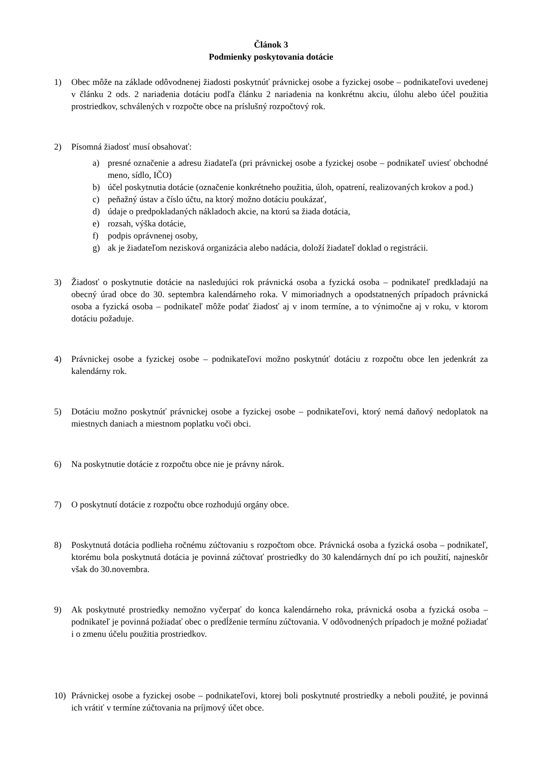Článok 3
Podmienky poskytovania dotácie
1) Obec môže na základe odôvodnenej žiadosti poskytnúť právnickej osobe a fyzickej osobe – podnikateľovi uvedenej v článku 2 ods. 2 nariadenia dotáciu podľa článku 2 nariadenia na konkrétnu akciu, úlohu alebo účel použitia prostriedkov, schválených v rozpočte obce na príslušný rozpočtový rok.
2) Písomná žiadosť musí obsahovať:
a) presné označenie a adresu žiadateľa (pri právnickej osobe a fyzickej osobe – podnikateľ uviesť obchodné meno, sídlo, IČO)
b) účel poskytnutia dotácie (označenie konkrétneho použitia, úloh, opatrení, realizovaných krokov a pod.)
c) peňažný ústav a číslo účtu, na ktorý možno dotáciu poukázať,
d) údaje o predpokladaných nákladoch akcie, na ktorú sa žiada dotácia,
e) rozsah, výška dotácie,
f) podpis oprávnenej osoby,
g) ak je žiadateľom nezisková organizácia alebo nadácia, doloží žiadateľ doklad o registrácii.
3) Žiadosť o poskytnutie dotácie na nasledujúci rok právnická osoba a fyzická osoba – podnikateľ predkladajú na obecný úrad obce do 30. septembra kalendárneho roka. V mimoriadnych a opodstatnených prípadoch právnická osoba a fyzická osoba – podnikateľ môže podať žiadosť aj v inom termíne, a to výnimočne aj v roku, v ktorom dotáciu požaduje.
4) Právnickej osobe a fyzickej osobe – podnikateľovi možno poskytnúť dotáciu z rozpočtu obce len jedenkrát za kalendárny rok.
5) Dotáciu možno poskytnúť právnickej osobe a fyzickej osobe – podnikateľovi, ktorý nemá daňový nedoplatok na miestnych daniach a miestnom poplatku voči obci.
6) Na poskytnutie dotácie z rozpočtu obce nie je právny nárok.
7) O poskytnutí dotácie z rozpočtu obce rozhodujú orgány obce.
8) Poskytnutá dotácia podlieha ročnému zúčtovaniu s rozpočtom obce. Právnická osoba a fyzická osoba – podnikateľ, ktorému bola poskytnutá dotácia je povinná zúčtovať prostriedky do 30 kalendárnych dní po ich použití, najneskôr však do 30.novembra.
9) Ak poskytnuté prostriedky nemožno vyčerpať do konca kalendárneho roka, právnická osoba a fyzická osoba – podnikateľ je povinná požiadať obec o predĺženie termínu zúčtovania. V odôvodnených prípadoch je možné požiadať i o zmenu účelu použitia prostriedkov.
10) Právnickej osobe a fyzickej osobe – podnikateľovi, ktorej boli poskytnuté prostriedky a neboli použité, je povinná ich vrátiť v termíne zúčtovania na príjmový účet obce.